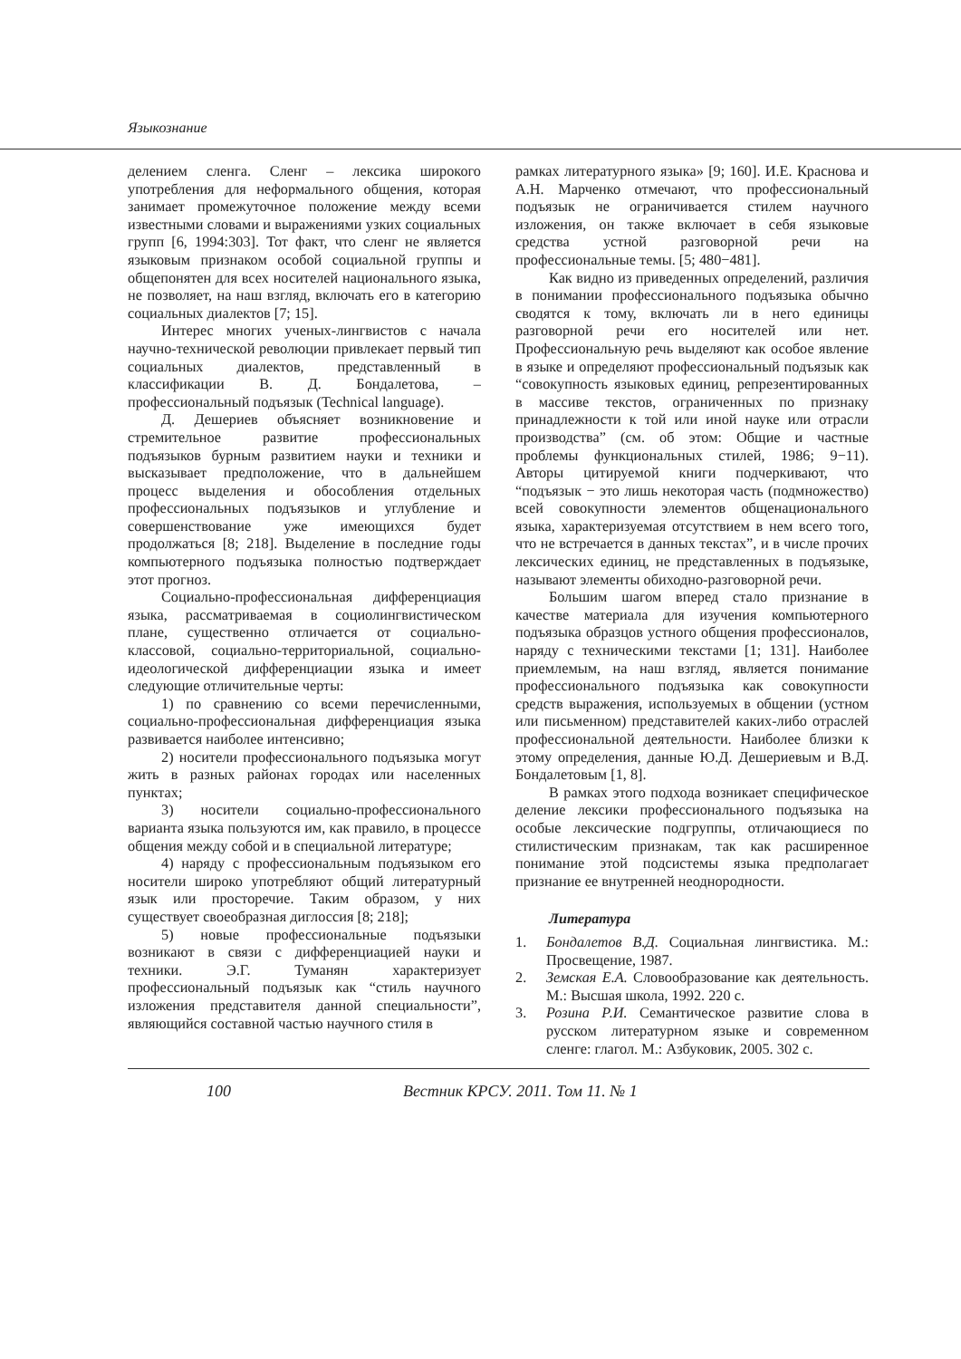Языкознание
делением сленга. Сленг – лексика широкого употребления для неформального общения, которая занимает промежуточное положение между всеми известными словами и выражениями узких социальных групп [6, 1994:303]. Тот факт, что сленг не является языковым признаком особой социальной группы и общепонятен для всех носителей национального языка, не позволяет, на наш взгляд, включать его в категорию социальных диалектов [7; 15].
Интерес многих ученых-лингвистов с начала научно-технической революции привлекает первый тип социальных диалектов, представленный в классификации В. Д. Бондалетова, – профессиональный подъязык (Technical language).
Д. Дешериев объясняет возникновение и стремительное развитие профессиональных подъязыков бурным развитием науки и техники и высказывает предположение, что в дальнейшем процесс выделения и обособления отдельных профессиональных подъязыков и углубление и совершенствование уже имеющихся будет продолжаться [8; 218]. Выделение в последние годы компьютерного подъязыка полностью подтверждает этот прогноз.
Социально-профессиональная дифференциация языка, рассматриваемая в социолингвистическом плане, существенно отличается от социально-классовой, социально-территориальной, социально-идеологической дифференциации языка и имеет следующие отличительные черты:
1) по сравнению со всеми перечисленными, социально-профессиональная дифференциация языка развивается наиболее интенсивно;
2) носители профессионального подъязыка могут жить в разных районах городах или населенных пунктах;
3) носители социально-профессионального варианта языка пользуются им, как правило, в процессе общения между собой и в специальной литературе;
4) наряду с профессиональным подъязыком его носители широко употребляют общий литературный язык или просторечие. Таким образом, у них существует своеобразная диглоссия [8; 218];
5) новые профессиональные подъязыки возникают в связи с дифференциацией науки и техники. Э.Г. Туманян характеризует профессиональный подъязык как “стиль научного изложения представителя данной специальности”, являющийся составной частью научного стиля в
рамках литературного языка» [9; 160]. И.Е. Краснова и А.Н. Марченко отмечают, что профессиональный подъязык не ограничивается стилем научного изложения, он также включает в себя языковые средства устной разговорной речи на профессиональные темы. [5; 480−481].
Как видно из приведенных определений, различия в понимании профессионального подъязыка обычно сводятся к тому, включать ли в него единицы разговорной речи его носителей или нет. Профессиональную речь выделяют как особое явление в языке и определяют профессиональный подъязык как “совокупность языковых единиц, репрезентированных в массиве текстов, ограниченных по признаку принадлежности к той или иной науке или отрасли производства” (см. об этом: Общие и частные проблемы функциональных стилей, 1986; 9−11). Авторы цитируемой книги подчеркивают, что “подъязык − это лишь некоторая часть (подмножество) всей совокупности элементов общенационального языка, характеризуемая отсутствием в нем всего того, что не встречается в данных текстах”, и в числе прочих лексических единиц, не представленных в подъязыке, называют элементы обиходно-разговорной речи.
Большим шагом вперед стало признание в качестве материала для изучения компьютерного подъязыка образцов устного общения профессионалов, наряду с техническими текстами [1; 131]. Наиболее приемлемым, на наш взгляд, является понимание профессионального подъязыка как совокупности средств выражения, используемых в общении (устном или письменном) представителей каких-либо отраслей профессиональной деятельности. Наиболее близки к этому определения, данные Ю.Д. Дешериевым и В.Д. Бондалетовым [1, 8].
В рамках этого подхода возникает специфическое деление лексики профессионального подъязыка на особые лексические подгруппы, отличающиеся по стилистическим признакам, так как расширенное понимание этой подсистемы языка предполагает признание ее внутренней неоднородности.
Литература
1. Бондалетов В.Д. Социальная лингвистика. М.: Просвещение, 1987.
2. Земская Е.А. Словообразование как деятельность. М.: Высшая школа, 1992. 220 с.
3. Розина Р.И. Семантическое развитие слова в русском литературном языке и современном сленге: глагол. М.: Азбуковик, 2005. 302 с.
100 Вестник КРСУ. 2011. Том 11. № 1